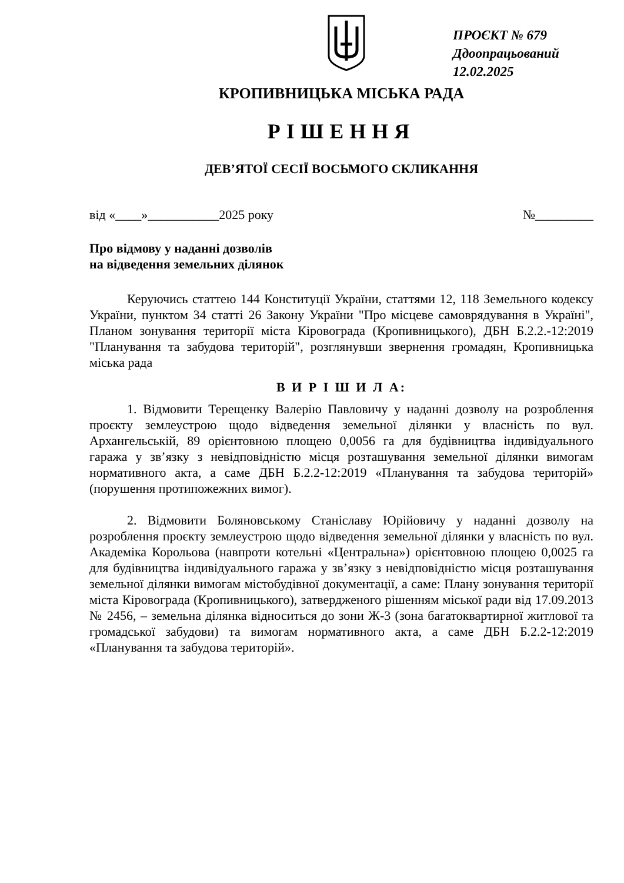ПРОЄКТ № 679
Ддоопрацьований
12.02.2025
КРОПИВНИЦЬКА МІСЬКА РАДА
РІШЕННЯ
ДЕВ’ЯТОЇ СЕСІЇ ВОСЬМОГО СКЛИКАННЯ
від «____»___________2025 року №_________
Про відмову у наданні дозволів
на відведення земельних ділянок
Керуючись статтею 144 Конституції України, статтями 12, 118 Земельного кодексу України, пунктом 34 статті 26 Закону України "Про місцеве самоврядування в Україні", Планом зонування території міста Кіровограда (Кропивницького), ДБН Б.2.2.-12:2019 "Планування та забудова територій", розглянувши звернення громадян, Кропивницька міська рада
В И Р І Ш И Л А:
1. Відмовити Терещенку Валерію Павловичу у наданні дозволу на розроблення проєкту землеустрою щодо відведення земельної ділянки у власність по вул. Архангельській, 89 орієнтовною площею 0,0056 га для будівництва індивідуального гаража у зв’язку з невідповідністю місця розташування земельної ділянки вимогам нормативного акта, а саме ДБН Б.2.2-12:2019 «Планування та забудова територій» (порушення протипожежних вимог).
2. Відмовити Боляновському Станіславу Юрійовичу у наданні дозволу на розроблення проєкту землеустрою щодо відведення земельної ділянки у власність по вул. Академіка Корольова (навпроти котельні «Центральна») орієнтовною площею 0,0025 га для будівництва індивідуального гаража у зв’язку з невідповідністю місця розташування земельної ділянки вимогам містобудівної документації, а саме: Плану зонування території міста Кіровограда (Кропивницького), затвердженого рішенням міської ради від 17.09.2013 № 2456, – земельна ділянка відноситься до зони Ж-3 (зона багатоквартирної житлової та громадської забудови) та вимогам нормативного акта, а саме ДБН Б.2.2-12:2019 «Планування та забудова територій».